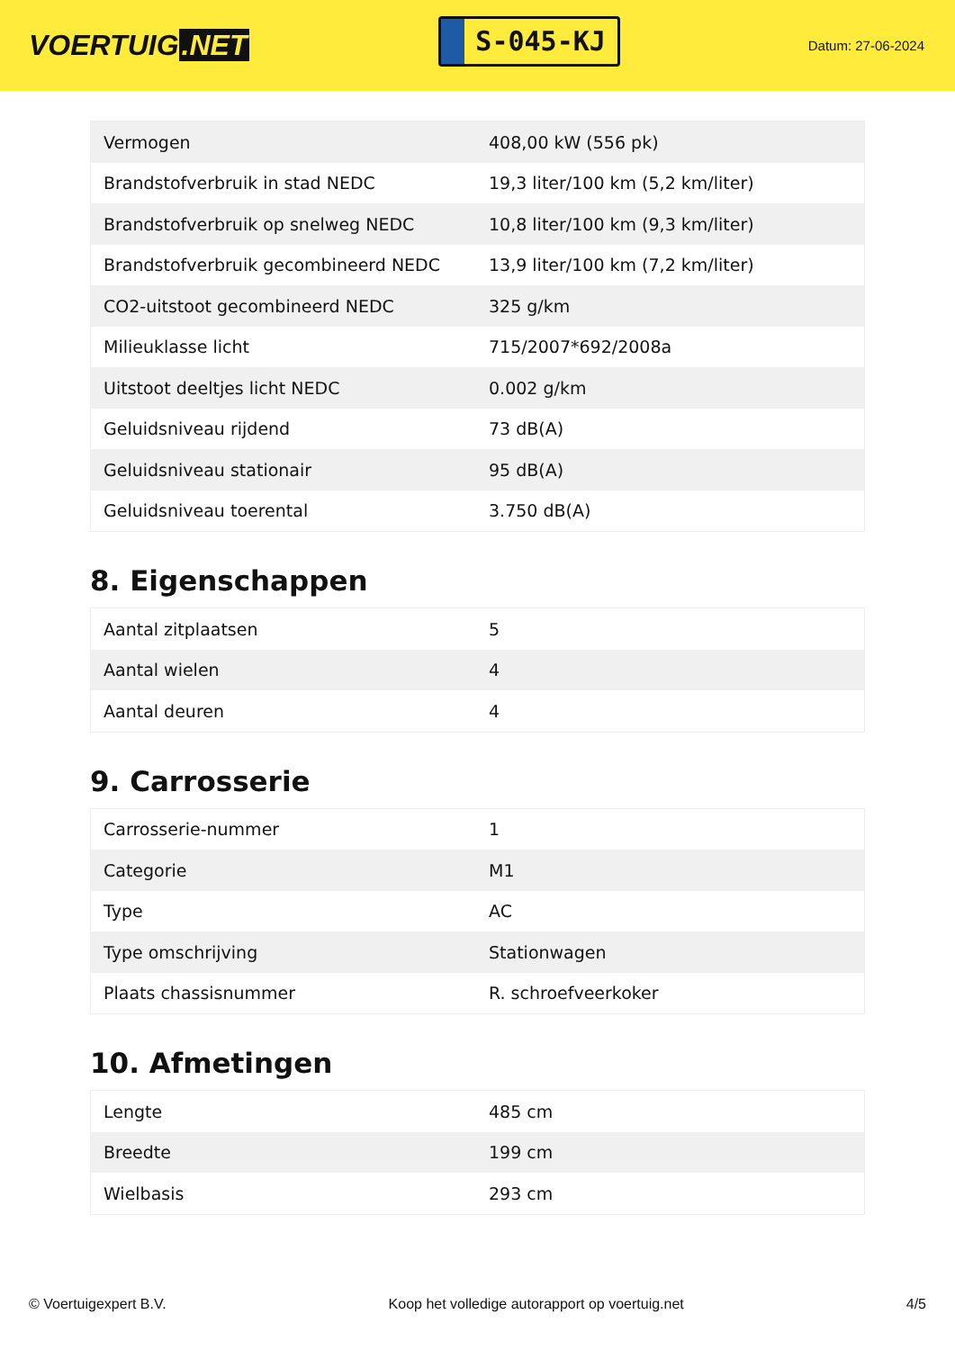VOERTUIG.NET
S-045-KJ
Datum: 27-06-2024
| Vermogen | 408,00 kW (556 pk) |
| Brandstofverbruik in stad NEDC | 19,3 liter/100 km (5,2 km/liter) |
| Brandstofverbruik op snelweg NEDC | 10,8 liter/100 km (9,3 km/liter) |
| Brandstofverbruik gecombineerd NEDC | 13,9 liter/100 km (7,2 km/liter) |
| CO2-uitstoot gecombineerd NEDC | 325 g/km |
| Milieuklasse licht | 715/2007*692/2008a |
| Uitstoot deeltjes licht NEDC | 0.002 g/km |
| Geluidsniveau rijdend | 73 dB(A) |
| Geluidsniveau stationair | 95 dB(A) |
| Geluidsniveau toerental | 3.750 dB(A) |
8. Eigenschappen
| Aantal zitplaatsen | 5 |
| Aantal wielen | 4 |
| Aantal deuren | 4 |
9. Carrosserie
| Carrosserie-nummer | 1 |
| Categorie | M1 |
| Type | AC |
| Type omschrijving | Stationwagen |
| Plaats chassisnummer | R. schroefveerkoker |
10. Afmetingen
| Lengte | 485 cm |
| Breedte | 199 cm |
| Wielbasis | 293 cm |
© Voertuigexpert B.V. Koop het volledige autorapport op voertuig.net 4/5